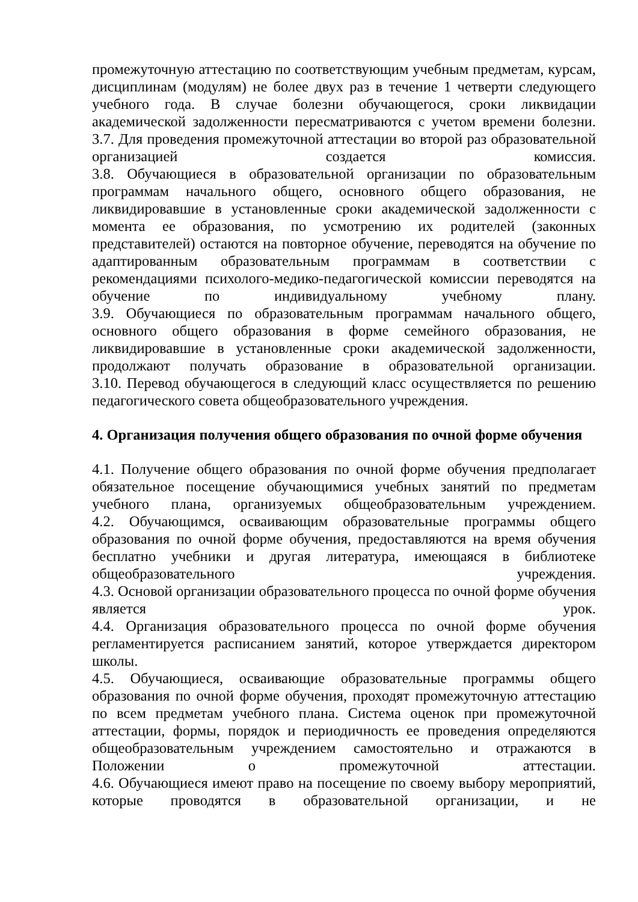промежуточную аттестацию по соответствующим учебным предметам, курсам, дисциплинам (модулям) не более двух раз в течение 1 четверти следующего учебного года. В случае болезни обучающегося, сроки ликвидации академической задолженности пересматриваются с учетом времени болезни.
3.7. Для проведения промежуточной аттестации во второй раз образовательной организацией создается комиссия.
3.8. Обучающиеся в образовательной организации по образовательным программам начального общего, основного общего образования, не ликвидировавшие в установленные сроки академической задолженности с момента ее образования, по усмотрению их родителей (законных представителей) остаются на повторное обучение, переводятся на обучение по адаптированным образовательным программам в соответствии с рекомендациями психолого-медико-педагогической комиссии переводятся на обучение по индивидуальному учебному плану.
3.9. Обучающиеся по образовательным программам начального общего, основного общего образования в форме семейного образования, не ликвидировавшие в установленные сроки академической задолженности, продолжают получать образование в образовательной организации.
3.10. Перевод обучающегося в следующий класс осуществляется по решению педагогического совета общеобразовательного учреждения.
4. Организация получения общего образования по очной форме обучения
4.1. Получение общего образования по очной форме обучения предполагает обязательное посещение обучающимися учебных занятий по предметам учебного плана, организуемых общеобразовательным учреждением.
4.2. Обучающимся, осваивающим образовательные программы общего образования по очной форме обучения, предоставляются на время обучения бесплатно учебники и другая литература, имеющаяся в библиотеке общеобразовательного учреждения.
4.3. Основой организации образовательного процесса по очной форме обучения является урок.
4.4. Организация образовательного процесса по очной форме обучения регламентируется расписанием занятий, которое утверждается директором школы.
4.5. Обучающиеся, осваивающие образовательные программы общего образования по очной форме обучения, проходят промежуточную аттестацию по всем предметам учебного плана. Система оценок при промежуточной аттестации, формы, порядок и периодичность ее проведения определяются общеобразовательным учреждением самостоятельно и отражаются в Положении о промежуточной аттестации.
4.6. Обучающиеся имеют право на посещение по своему выбору мероприятий, которые проводятся в образовательной организации, и не